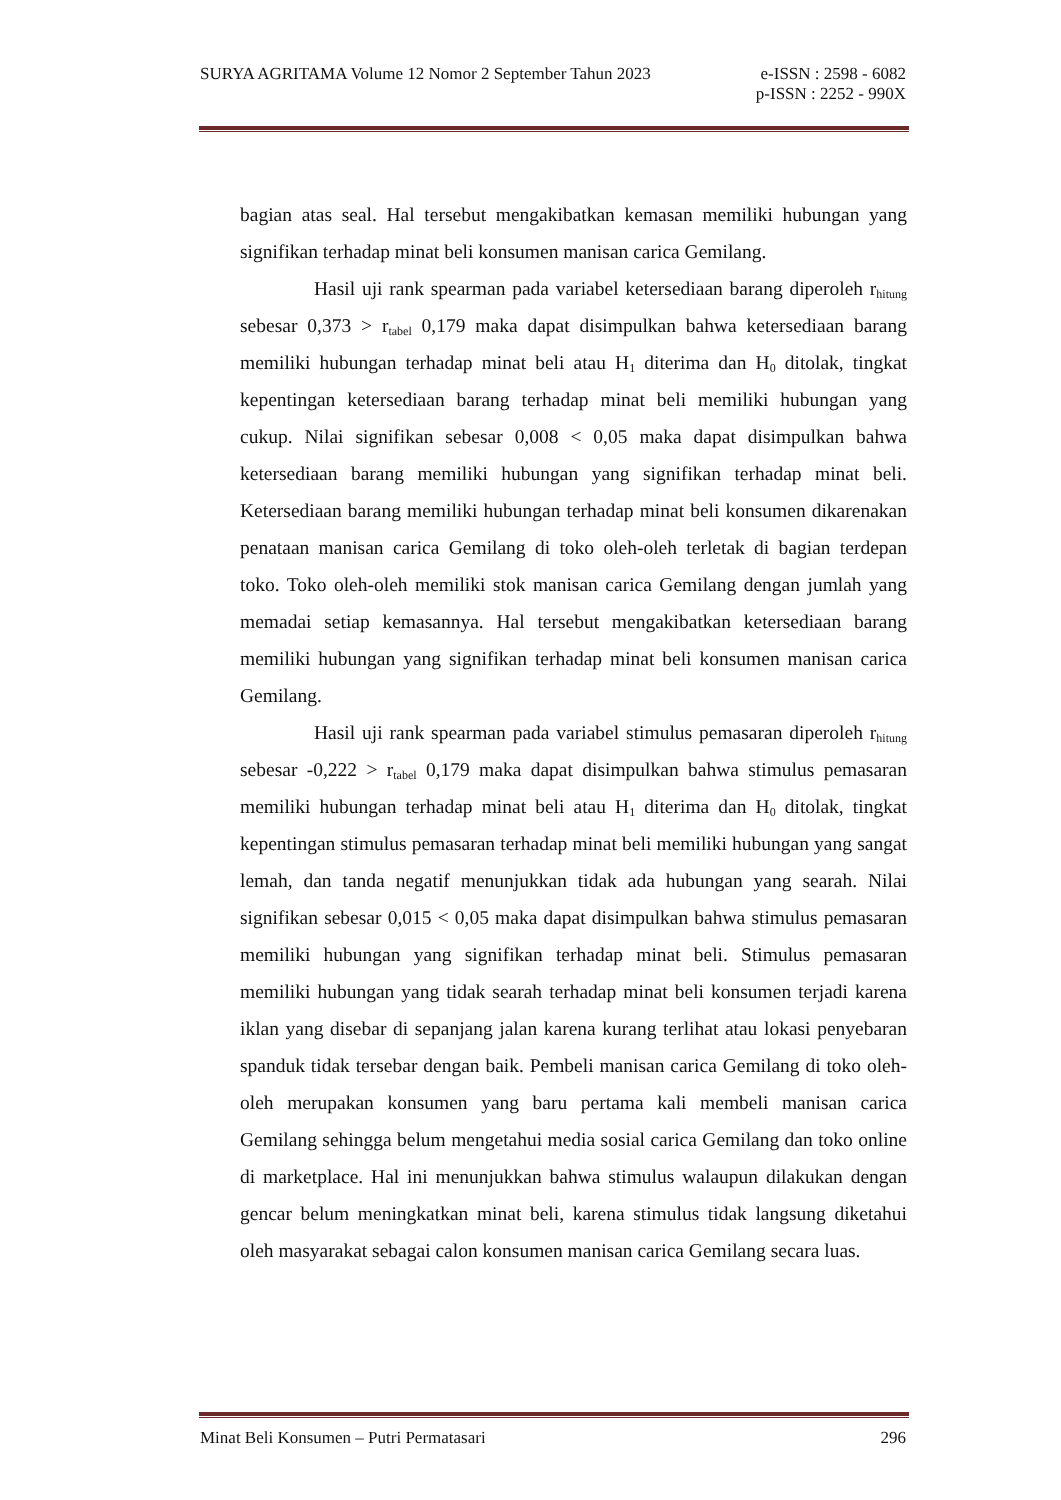SURYA AGRITAMA Volume 12 Nomor 2 September Tahun 2023 e-ISSN : 2598 - 6082
p-ISSN : 2252 - 990X
bagian atas seal. Hal tersebut mengakibatkan kemasan memiliki hubungan yang signifikan terhadap minat beli konsumen manisan carica Gemilang.
Hasil uji rank spearman pada variabel ketersediaan barang diperoleh r<sub>hitung</sub> sebesar 0,373 > r<sub>tabel</sub> 0,179 maka dapat disimpulkan bahwa ketersediaan barang memiliki hubungan terhadap minat beli atau H<sub>1</sub> diterima dan H<sub>0</sub> ditolak, tingkat kepentingan ketersediaan barang terhadap minat beli memiliki hubungan yang cukup. Nilai signifikan sebesar 0,008 < 0,05 maka dapat disimpulkan bahwa ketersediaan barang memiliki hubungan yang signifikan terhadap minat beli. Ketersediaan barang memiliki hubungan terhadap minat beli konsumen dikarenakan penataan manisan carica Gemilang di toko oleh-oleh terletak di bagian terdepan toko. Toko oleh-oleh memiliki stok manisan carica Gemilang dengan jumlah yang memadai setiap kemasannya. Hal tersebut mengakibatkan ketersediaan barang memiliki hubungan yang signifikan terhadap minat beli konsumen manisan carica Gemilang.
Hasil uji rank spearman pada variabel stimulus pemasaran diperoleh r<sub>hitung</sub> sebesar -0,222 > r<sub>tabel</sub> 0,179 maka dapat disimpulkan bahwa stimulus pemasaran memiliki hubungan terhadap minat beli atau H<sub>1</sub> diterima dan H<sub>0</sub> ditolak, tingkat kepentingan stimulus pemasaran terhadap minat beli memiliki hubungan yang sangat lemah, dan tanda negatif menunjukkan tidak ada hubungan yang searah. Nilai signifikan sebesar 0,015 < 0,05 maka dapat disimpulkan bahwa stimulus pemasaran memiliki hubungan yang signifikan terhadap minat beli. Stimulus pemasaran memiliki hubungan yang tidak searah terhadap minat beli konsumen terjadi karena iklan yang disebar di sepanjang jalan karena kurang terlihat atau lokasi penyebaran spanduk tidak tersebar dengan baik. Pembeli manisan carica Gemilang di toko oleh-oleh merupakan konsumen yang baru pertama kali membeli manisan carica Gemilang sehingga belum mengetahui media sosial carica Gemilang dan toko online di marketplace. Hal ini menunjukkan bahwa stimulus walaupun dilakukan dengan gencar belum meningkatkan minat beli, karena stimulus tidak langsung diketahui oleh masyarakat sebagai calon konsumen manisan carica Gemilang secara luas.
Minat Beli Konsumen – Putri Permatasari 296